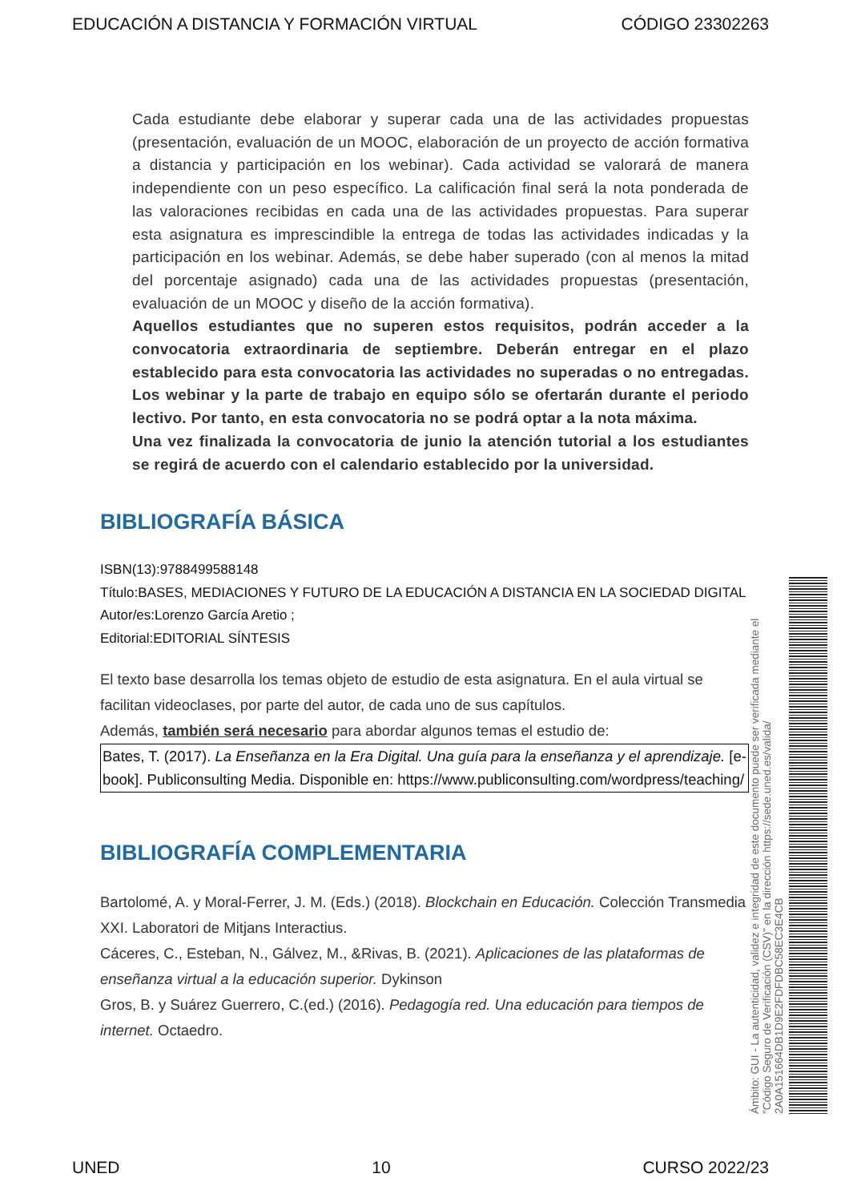EDUCACIÓN A DISTANCIA Y FORMACIÓN VIRTUAL CÓDIGO 23302263
Cada estudiante debe elaborar y superar cada una de las actividades propuestas (presentación, evaluación de un MOOC, elaboración de un proyecto de acción formativa a distancia y participación en los webinar). Cada actividad se valorará de manera independiente con un peso específico. La calificación final será la nota ponderada de las valoraciones recibidas en cada una de las actividades propuestas. Para superar esta asignatura es imprescindible la entrega de todas las actividades indicadas y la participación en los webinar. Además, se debe haber superado (con al menos la mitad del porcentaje asignado) cada una de las actividades propuestas (presentación, evaluación de un MOOC y diseño de la acción formativa).
Aquellos estudiantes que no superen estos requisitos, podrán acceder a la convocatoria extraordinaria de septiembre. Deberán entregar en el plazo establecido para esta convocatoria las actividades no superadas o no entregadas. Los webinar y la parte de trabajo en equipo sólo se ofertarán durante el periodo lectivo. Por tanto, en esta convocatoria no se podrá optar a la nota máxima.
Una vez finalizada la convocatoria de junio la atención tutorial a los estudiantes se regirá de acuerdo con el calendario establecido por la universidad.
BIBLIOGRAFÍA BÁSICA
ISBN(13):9788499588148
Título:BASES, MEDIACIONES Y FUTURO DE LA EDUCACIÓN A DISTANCIA EN LA SOCIEDAD DIGITAL
Autor/es:Lorenzo García Aretio ;
Editorial:EDITORIAL SÍNTESIS
El texto base desarrolla los temas objeto de estudio de esta asignatura. En el aula virtual se facilitan videoclases, por parte del autor, de cada uno de sus capítulos.
Además, también será necesario para abordar algunos temas el estudio de:
Bates, T. (2017). La Enseñanza en la Era Digital. Una guía para la enseñanza y el aprendizaje. [e-book]. Publiconsulting Media. Disponible en: https://www.publiconsulting.com/wordpress/teaching/
BIBLIOGRAFÍA COMPLEMENTARIA
Bartolomé, A. y Moral-Ferrer, J. M. (Eds.) (2018). Blockchain en Educación. Colección Transmedia XXI. Laboratori de Mitjans Interactius.
Cáceres, C., Esteban, N., Gálvez, M., &Rivas, B. (2021). Aplicaciones de las plataformas de enseñanza virtual a la educación superior. Dykinson
Gros, B. y Suárez Guerrero, C.(ed.) (2016). Pedagogía red. Una educación para tiempos de internet. Octaedro.
Ámbito: GUI - La autenticidad, validez e integridad de este documento puede ser verificada mediante el "Código Seguro de Verificación (CSV)" en la dirección https://sede.uned.es/valida/ 2A0A151664DB1D9E2FDFDBC58EC3E4CB
UNED 10 CURSO 2022/23